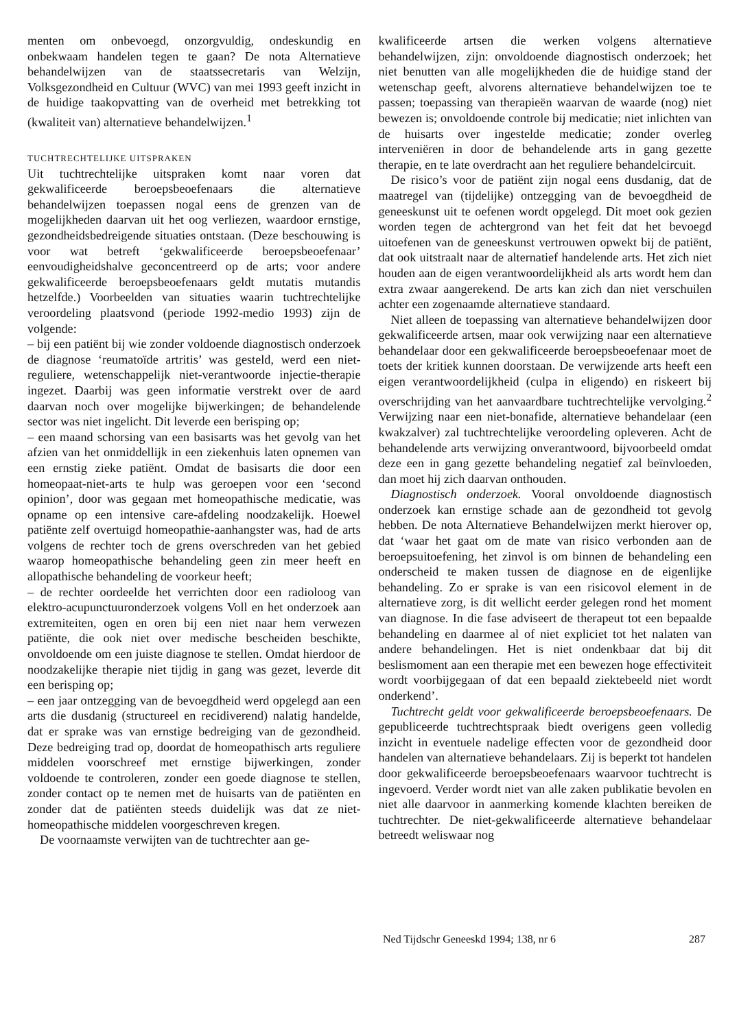menten om onbevoegd, onzorgvuldig, ondeskundig en onbekwaam handelen tegen te gaan? De nota Alternatieve behandelwijzen van de staatssecretaris van Welzijn, Volksgezondheid en Cultuur (WVC) van mei 1993 geeft inzicht in de huidige taakopvatting van de overheid met betrekking tot (kwaliteit van) alternatieve behandelwijzen.<sup>1</sup>
TUCHTRECHTELIJKE UITSPRAKEN
Uit tuchtrechtelijke uitspraken komt naar voren dat gekwalificeerde beroepsbeoefenaars die alternatieve behandelwijzen toepassen nogal eens de grenzen van de mogelijkheden daarvan uit het oog verliezen, waardoor ernstige, gezondheidsbedreigende situaties ontstaan. (Deze beschouwing is voor wat betreft ‘gekwalificeerde beroepsbeoefenaar’ eenvoudigheidshalve geconcentreerd op de arts; voor andere gekwalificeerde beroepsbeoefenaars geldt mutatis mutandis hetzelfde.) Voorbeelden van situaties waarin tuchtrechtelijke veroordeling plaatsvond (periode 1992-medio 1993) zijn de volgende:
– bij een patiënt bij wie zonder voldoende diagnostisch onderzoek de diagnose ‘reumatoïde artritis’ was gesteld, werd een niet-reguliere, wetenschappelijk niet-verantwoorde injectie-therapie ingezet. Daarbij was geen informatie verstrekt over de aard daarvan noch over mogelijke bijwerkingen; de behandelende sector was niet ingelicht. Dit leverde een berisping op;
– een maand schorsing van een basisarts was het gevolg van het afzien van het onmiddellijk in een ziekenhuis laten opnemen van een ernstig zieke patiënt. Omdat de basisarts die door een homeopaat-niet-arts te hulp was geroepen voor een ‘second opinion’, door was gegaan met homeopathische medicatie, was opname op een intensive care-afdeling noodzakelijk. Hoewel patiënte zelf overtuigd homeopathie-aanhangster was, had de arts volgens de rechter toch de grens overschreden van het gebied waarop homeopathische behandeling geen zin meer heeft en allopathische behandeling de voorkeur heeft;
– de rechter oordeelde het verrichten door een radioloog van elektro-acupunctuuronderzoek volgens Voll en het onderzoek aan extremiteiten, ogen en oren bij een niet naar hem verwezen patiënte, die ook niet over medische bescheiden beschikte, onvoldoende om een juiste diagnose te stellen. Omdat hierdoor de noodzakelijke therapie niet tijdig in gang was gezet, leverde dit een berisping op;
– een jaar ontzegging van de bevoegdheid werd opgelegd aan een arts die dusdanig (structureel en recidiverend) nalatig handelde, dat er sprake was van ernstige bedreiging van de gezondheid. Deze bedreiging trad op, doordat de homeopathisch arts reguliere middelen voorschreef met ernstige bijwerkingen, zonder voldoende te controleren, zonder een goede diagnose te stellen, zonder contact op te nemen met de huisarts van de patiënten en zonder dat de patiënten steeds duidelijk was dat ze niet-homeopathische middelen voorgeschreven kregen.
De voornaamste verwijten van de tuchtrechter aan ge-
kwalificeerde artsen die werken volgens alternatieve behandelwijzen, zijn: onvoldoende diagnostisch onderzoek; het niet benutten van alle mogelijkheden die de huidige stand der wetenschap geeft, alvorens alternatieve behandelwijzen toe te passen; toepassing van therapieën waarvan de waarde (nog) niet bewezen is; onvoldoende controle bij medicatie; niet inlichten van de huisarts over ingestelde medicatie; zonder overleg interveniëren in door de behandelende arts in gang gezette therapie, en te late overdracht aan het reguliere behandelcircuit.
De risico’s voor de patiënt zijn nogal eens dusdanig, dat de maatregel van (tijdelijke) ontzegging van de bevoegdheid de geneeskunst uit te oefenen wordt opgelegd. Dit moet ook gezien worden tegen de achtergrond van het feit dat het bevoegd uitoefenen van de geneeskunst vertrouwen opwekt bij de patiënt, dat ook uitstraalt naar de alternatief handelende arts. Het zich niet houden aan de eigen verantwoordelijkheid als arts wordt hem dan extra zwaar aangerekend. De arts kan zich dan niet verschuilen achter een zogenaamde alternatieve standaard.
Niet alleen de toepassing van alternatieve behandelwijzen door gekwalificeerde artsen, maar ook verwijzing naar een alternatieve behandelaar door een gekwalificeerde beroepsbeoefenaar moet de toets der kritiek kunnen doorstaan. De verwijzende arts heeft een eigen verantwoordelijkheid (culpa in eligendo) en riskeert bij overschrijding van het aanvaardbare tuchtrechtelijke vervolging.<sup>2</sup> Verwijzing naar een niet-bonafide, alternatieve behandelaar (een kwakzalver) zal tuchtrechtelijke veroordeling opleveren. Acht de behandelende arts verwijzing onverantwoord, bijvoorbeeld omdat deze een in gang gezette behandeling negatief zal beïnvloeden, dan moet hij zich daarvan onthouden.
Diagnostisch onderzoek. Vooral onvoldoende diagnostisch onderzoek kan ernstige schade aan de gezondheid tot gevolg hebben. De nota Alternatieve Behandelwijzen merkt hierover op, dat ‘waar het gaat om de mate van risico verbonden aan de beroepsuitoefening, het zinvol is om binnen de behandeling een onderscheid te maken tussen de diagnose en de eigenlijke behandeling. Zo er sprake is van een risicovol element in de alternatieve zorg, is dit wellicht eerder gelegen rond het moment van diagnose. In die fase adviseert de therapeut tot een bepaalde behandeling en daarmee al of niet expliciet tot het nalaten van andere behandelingen. Het is niet ondenkbaar dat bij dit beslismoment aan een therapie met een bewezen hoge effectiviteit wordt voorbijgegaan of dat een bepaald ziektebeeld niet wordt onderkend’.
Tuchtrecht geldt voor gekwalificeerde beroepsbeoefenaars. De gepubliceerde tuchtrechtspraak biedt overigens geen volledig inzicht in eventuele nadelige effecten voor de gezondheid door handelen van alternatieve behandelaars. Zij is beperkt tot handelen door gekwalificeerde beroepsbeoefenaars waarvoor tuchtrecht is ingevoerd. Verder wordt niet van alle zaken publikatie bevolen en niet alle daarvoor in aanmerking komende klachten bereiken de tuchtrechter. De niet-gekwalificeerde alternatieve behandelaar betreedt weliswaar nog
Ned Tijdschr Geneeskd 1994; 138, nr 6 287